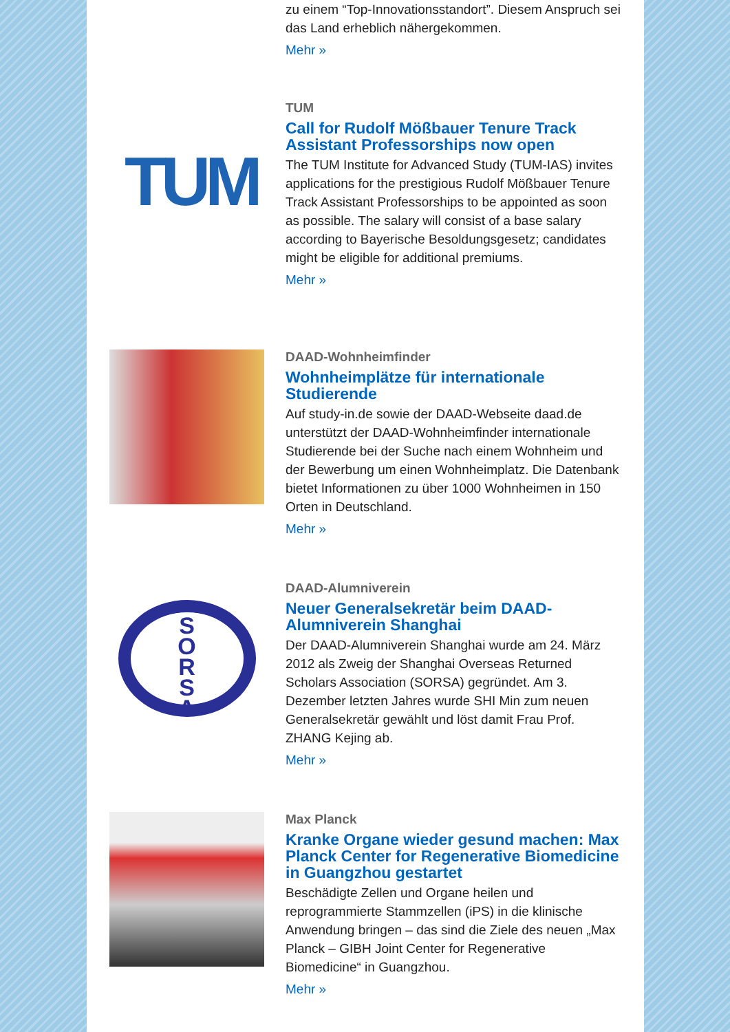zu einem “Top-Innovationsstandort”. Diesem Anspruch sei das Land erheblich nähergekommen.
Mehr »
TUM
TUM
Call for Rudolf Mößbauer Tenure Track Assistant Professorships now open
The TUM Institute for Advanced Study (TUM-IAS) invites applications for the prestigious Rudolf Mößbauer Tenure Track Assistant Professorships to be appointed as soon as possible. The salary will consist of a base salary according to Bayerische Besoldungsgesetz; candidates might be eligible for additional premiums.
Mehr »
DAAD-Wohnheimfinder
Wohnheimplätze für internationale Studierende
Auf study-in.de sowie der DAAD-Webseite daad.de unterstützt der DAAD-Wohnheimfinder internationale Studierende bei der Suche nach einem Wohnheim und der Bewerbung um einen Wohnheimplatz. Die Datenbank bietet Informationen zu über 1000 Wohnheimen in 150 Orten in Deutschland.
Mehr »
S
O
R
S
A
DAAD-Alumniverein
Neuer Generalsekretär beim DAAD-Alumniverein Shanghai
Der DAAD-Alumniverein Shanghai wurde am 24. März 2012 als Zweig der Shanghai Overseas Returned Scholars Association (SORSA) gegründet. Am 3. Dezember letzten Jahres wurde SHI Min zum neuen Generalsekretär gewählt und löst damit Frau Prof. ZHANG Kejing ab.
Mehr »
Max Planck
Kranke Organe wieder gesund machen: Max Planck Center for Regenerative Biomedicine in Guangzhou gestartet
Beschädigte Zellen und Organe heilen und reprogrammierte Stammzellen (iPS) in die klinische Anwendung bringen – das sind die Ziele des neuen „Max Planck – GIBH Joint Center for Regenerative Biomedicine“ in Guangzhou.
Mehr »